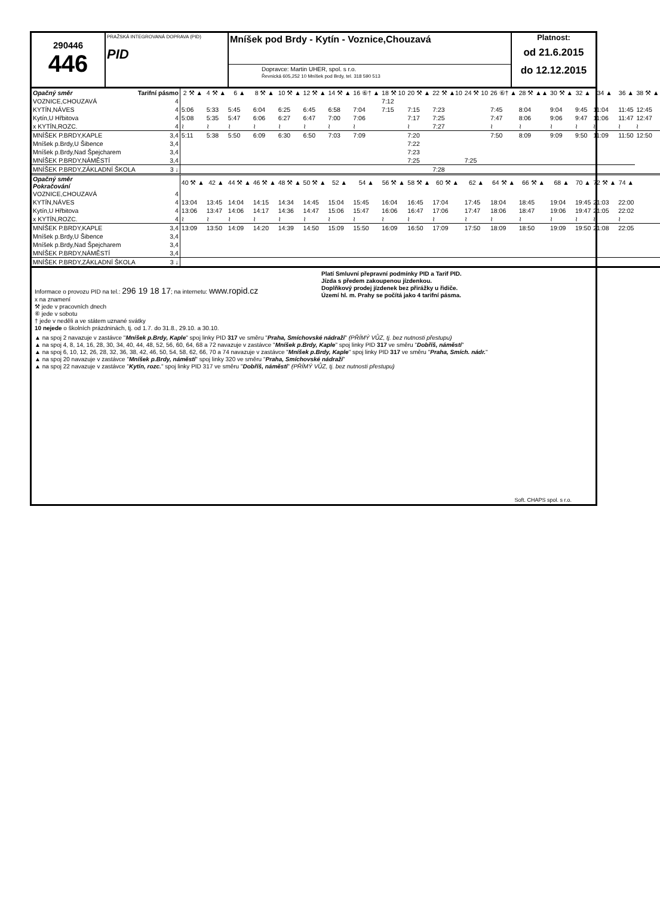290446
446
PRAŽSKÁ INTEGROVANÁ DOPRAVA (PID)
PID
Mníšek pod Brdy - Kytín - Voznice,Chouzavá
Dopravce: Martin UHER, spol. s r.o.
Řevnická 605,252 10 Mníšek pod Brdy, tel. 318 590 513
Platnost:
od 21.6.2015
do 12.12.2015
| Opačný směr | Tarifní pásmo | 2 ⚒ ▲ | 4 ⚒ ▲ | 6 ▲ | 8 ⚒ ▲ | 10 ⚒ ▲ | 12 ⚒ ▲ | 14 ⚒ ▲ | 16 ⑥† ▲ | 18 ⚒ 10 | 20 ⚒ ▲ | 22 ⚒ ▲10 | 24 ⚒ 10 | 26 ⑥† ▲ | 28 ⚒ ▲▲ | 30 ⚒ ▲ | 32 ▲ | 34 ▲ | 36 ▲ | 38 ⚒ ▲ |
| VOZNICE,CHOUZAVÁ | 4 | | | | | | | | | 7:12 | | | | | | | | | | |
| KYTÍN,NÁVES | 4 | 5:06 | 5:33 | 5:45 | 6:04 | 6:25 | 6:45 | 6:58 | 7:04 | 7:15 | 7:15 | 7:23 | | 7:45 | 8:04 | 9:04 | 9:45 | 11:04 | 11:45 | 12:45 |
| Kytín,U Hřbitova | 4 | 5:08 | 5:35 | 5:47 | 6:06 | 6:27 | 6:47 | 7:00 | 7:06 | | 7:17 | 7:25 | | 7:47 | 8:06 | 9:06 | 9:47 | 11:06 | 11:47 | 12:47 |
| x KYTÍN,ROZC. | 4 | ≀ | ≀ | ≀ | ≀ | ≀ | ≀ | ≀ | ≀ | | ≀ | 7:27 | | ≀ | ≀ | ≀ | ≀ | ≀ | ≀ | ≀ |
| MNÍŠEK P.BRDY,KAPLE | 3,4 | 5:11 | 5:38 | 5:50 | 6:09 | 6:30 | 6:50 | 7:03 | 7:09 | | 7:20 | | | 7:50 | 8:09 | 9:09 | 9:50 | 11:09 | 11:50 | 12:50 |
| Mníšek p.Brdy,U Šibence | 3,4 | | | | | | | | | | 7:22 | | | | | | | | | |
| Mníšek p.Brdy,Nad Špejcharem | 3,4 | | | | | | | | | | 7:23 | | | | | | | | | |
| MNÍŠEK P.BRDY,NÁMĚSTÍ | 3,4 | | | | | | | | | | 7:25 | | 7:25 | | | | | | | |
| MNÍŠEK P.BRDY,ZÁKLADNÍ ŠKOLA | 3 ↓ | | | | | | | | | | | 7:28 | | | | | | | | |
| Opačný směr Pokračování | | 40 ⚒ ▲ | 42 ▲ | 44 ⚒ ▲ | 46 ⚒ ▲ | 48 ⚒ ▲ | 50 ⚒ ▲ | 52 ▲ | 54 ▲ | 56 ⚒ ▲ | 58 ⚒ ▲ | 60 ⚒ ▲ | 62 ▲ | 64 ⚒ ▲ | 66 ⚒ ▲ | 68 ▲ | 70 ▲ | 72 ⚒ ▲ | 74 ▲ | |
| VOZNICE,CHOUZAVÁ | 4 | | | | | | | | | | | | | | | | | | | |
| KYTÍN,NÁVES | 4 | 13:04 | 13:45 | 14:04 | 14:15 | 14:34 | 14:45 | 15:04 | 15:45 | 16:04 | 16:45 | 17:04 | 17:45 | 18:04 | 18:45 | 19:04 | 19:45 | 21:03 | 22:00 | |
| Kytín,U Hřbitova | 4 | 13:06 | 13:47 | 14:06 | 14:17 | 14:36 | 14:47 | 15:06 | 15:47 | 16:06 | 16:47 | 17:06 | 17:47 | 18:06 | 18:47 | 19:06 | 19:47 | 21:05 | 22:02 | |
| x KYTÍN,ROZC. | 4 | ≀ | ≀ | ≀ | ≀ | ≀ | ≀ | ≀ | ≀ | ≀ | ≀ | ≀ | ≀ | ≀ | ≀ | ≀ | ≀ | ≀ | ≀ | |
| MNÍŠEK P.BRDY,KAPLE | 3,4 | 13:09 | 13:50 | 14:09 | 14:20 | 14:39 | 14:50 | 15:09 | 15:50 | 16:09 | 16:50 | 17:09 | 17:50 | 18:09 | 18:50 | 19:09 | 19:50 | 21:08 | 22:05 | |
| Mníšek p.Brdy,U Šibence | 3,4 | | | | | | | | | | | | | | | | | | | |
| Mníšek p.Brdy,Nad Špejcharem | 3,4 | | | | | | | | | | | | | | | | | | | |
| MNÍŠEK P.BRDY,NÁMĚSTÍ | 3,4 | | | | | | | | | | | | | | | | | | | |
| MNÍŠEK P.BRDY,ZÁKLADNÍ ŠKOLA | 3 ↓ | | | | | | | | | | | | | | | | | | | |
Informace o provozu PID na tel.: 296 19 18 17; na internetu: www.ropid.cz
x na znamení
⚒ jede v pracovních dnech
⑥ jede v sobotu
† jede v neděli a ve státem uznané svátky
10 nejede o školních prázdninách, tj. od 1.7. do 31.8., 29.10. a 30.10.
Platí Smluvní přepravní podmínky PID a Tarif PID.
Jízda s předem zakoupenou jízdenkou.
Doplňkový prodej jízdenek bez přirážky u řidiče.
Území hl. m. Prahy se počítá jako 4 tarifní pásma.
▲ na spoj 2 navazuje v zastávce "Mníšek p.Brdy, Kaple" spoj linky PID 317 ve směru "Praha, Smíchovské nádraží" (PŘÍMÝ VŮZ, tj. bez nutnosti přestupu)
▲ na spoj 4, 8, 14, 16, 28, 30, 34, 40, 44, 48, 52, 56, 60, 64, 68 a 72 navazuje v zastávce "Mníšek p.Brdy, Kaple" spoj linky PID 317 ve směru "Dobříš, náměstí"
▲ na spoj 6, 10, 12, 26, 28, 32, 36, 38, 42, 46, 50, 54, 58, 62, 66, 70 a 74 navazuje v zastávce "Mníšek p.Brdy, Kaple" spoj linky PID 317 ve směru "Praha, Smích. nádr."
▲ na spoj 20 navazuje v zastávce "Mníšek p.Brdy, náměstí" spoj linky 320 ve směru "Praha, Smíchovské nádraží"
▲ na spoj 22 navazuje v zastávce "Kytín, rozc." spoj linky PID 317 ve směru "Dobříš, náměstí" (PŘÍMÝ VŮZ, tj. bez nutnosti přestupu)
Soft. CHAPS spol. s r.o.